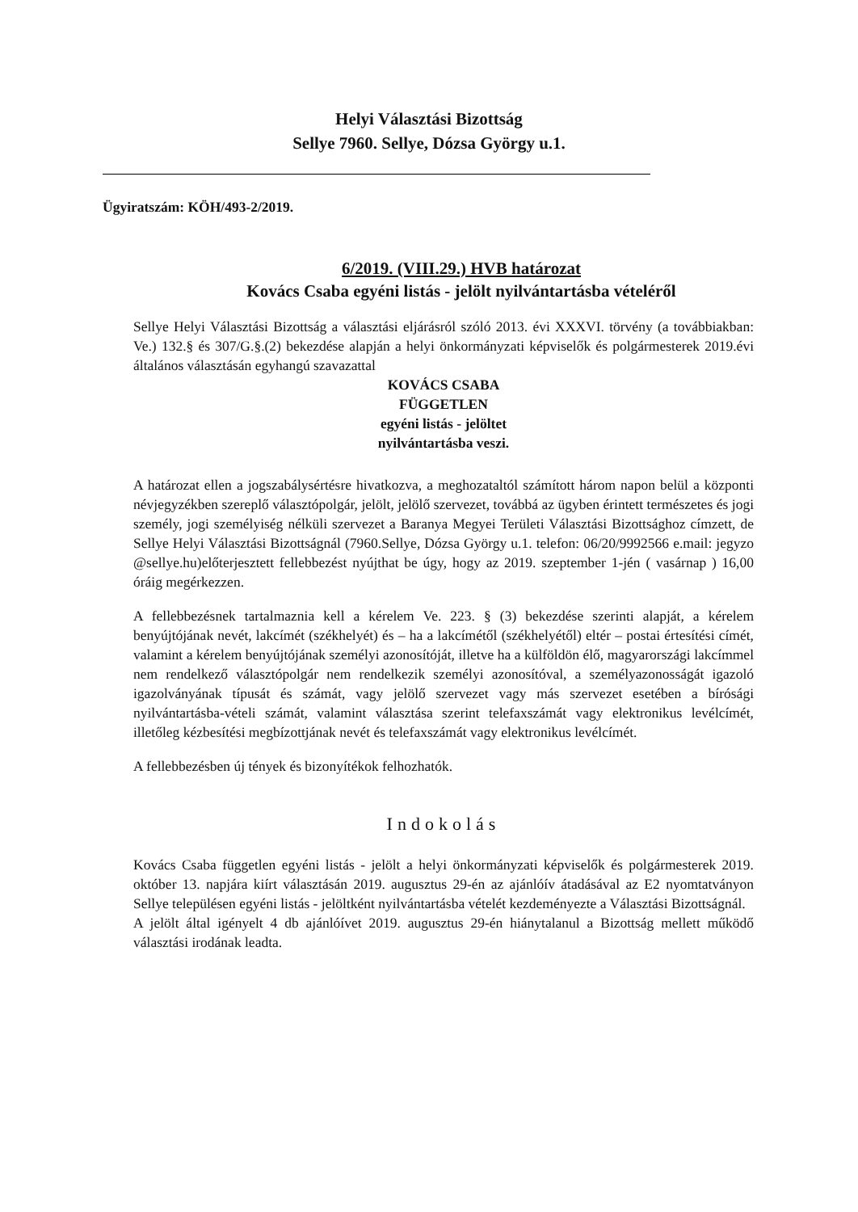Helyi Választási Bizottság
Sellye 7960. Sellye, Dózsa György u.1.
Ügyiratszám: KÖH/493-2/2019.
6/2019. (VIII.29.) HVB határozat
Kovács Csaba egyéni listás - jelölt nyilvántartásba vételéről
Sellye Helyi Választási Bizottság a választási eljárásról szóló 2013. évi XXXVI. törvény (a továbbiakban: Ve.) 132.§ és 307/G.§.(2) bekezdése alapján a helyi önkormányzati képviselők és polgármesterek 2019.évi általános választásán egyhangú szavazattal
KOVÁCS CSABA
FÜGGETLEN
egyéni listás - jelöltet
nyilvántartásba veszi.
A határozat ellen a jogszabálysértésre hivatkozva, a meghozataltól számított három napon belül a központi névjegyzékben szereplő választópolgár, jelölt, jelölő szervezet, továbbá az ügyben érintett természetes és jogi személy, jogi személyiség nélküli szervezet a Baranya Megyei Területi Választási Bizottsághoz címzett, de Sellye Helyi Választási Bizottságnál (7960.Sellye, Dózsa György u.1. telefon: 06/20/9992566 e.mail: jegyzo @sellye.hu)előterjesztett fellebbezést nyújthat be úgy, hogy az 2019. szeptember 1-jén ( vasárnap ) 16,00 óráig megérkezzen.
A fellebbezésnek tartalmaznia kell a kérelem Ve. 223. § (3) bekezdése szerinti alapját, a kérelem benyújtójának nevét, lakcímét (székhelyét) és – ha a lakcímétől (székhelyétől) eltér – postai értesítési címét, valamint a kérelem benyújtójának személyi azonosítóját, illetve ha a külföldön élő, magyarországi lakcímmel nem rendelkező választópolgár nem rendelkezik személyi azonosítóval, a személyazonosságát igazoló igazolványának típusát és számát, vagy jelölő szervezet vagy más szervezet esetében a bírósági nyilvántartásba-vételi számát, valamint választása szerint telefaxszámát vagy elektronikus levélcímét, illetőleg kézbesítési megbízottjának nevét és telefaxszámát vagy elektronikus levélcímét.
A fellebbezésben új tények és bizonyítékok felhozhatók.
Indokolás
Kovács Csaba független egyéni listás - jelölt a helyi önkormányzati képviselők és polgármesterek 2019. október 13. napjára kiírt választásán 2019. augusztus 29-én az ajánlóív átadásával az E2 nyomtatványon Sellye településen egyéni listás - jelöltként nyilvántartásba vételét kezdeményezte a Választási Bizottságnál.
A jelölt által igényelt 4 db ajánlóívet 2019. augusztus 29-én hiánytalanul a Bizottság mellett működő választási irodának leadta.